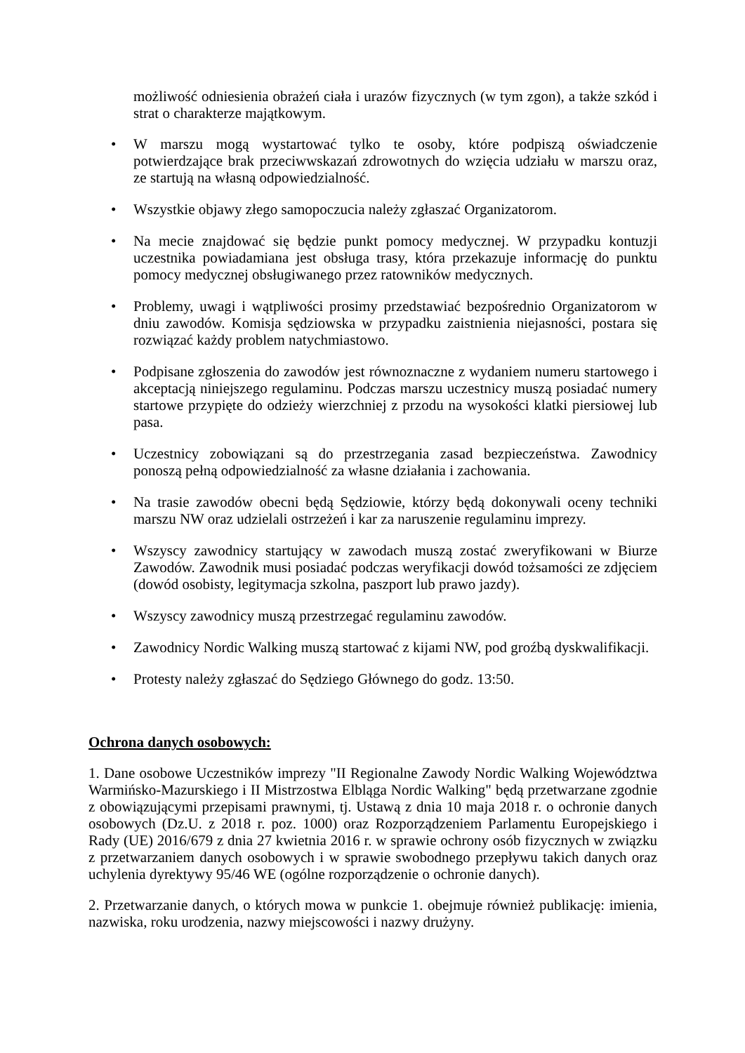możliwość odniesienia obrażeń ciała i urazów fizycznych (w tym zgon), a także szkód i strat o charakterze majątkowym.
• W marszu mogą wystartować tylko te osoby, które podpiszą oświadczenie potwierdzające brak przeciwwskazań zdrowotnych do wzięcia udziału w marszu oraz, ze startują na własną odpowiedzialność.
• Wszystkie objawy złego samopoczucia należy zgłaszać Organizatorom.
• Na mecie znajdować się będzie punkt pomocy medycznej. W przypadku kontuzji uczestnika powiadamiana jest obsługa trasy, która przekazuje informację do punktu pomocy medycznej obsługiwanego przez ratowników medycznych.
• Problemy, uwagi i wątpliwości prosimy przedstawiać bezpośrednio Organizatorom w dniu zawodów. Komisja sędziowska w przypadku zaistnienia niejasności, postara się rozwiązać każdy problem natychmiastowo.
• Podpisane zgłoszenia do zawodów jest równoznaczne z wydaniem numeru startowego i akceptacją niniejszego regulaminu. Podczas marszu uczestnicy muszą posiadać numery startowe przypięte do odzieży wierzchniej z przodu na wysokości klatki piersiowej lub pasa.
• Uczestnicy zobowiązani są do przestrzegania zasad bezpieczeństwa. Zawodnicy ponoszą pełną odpowiedzialność za własne działania i zachowania.
• Na trasie zawodów obecni będą Sędziowie, którzy będą dokonywali oceny techniki marszu NW oraz udzielali ostrzeżeń i kar za naruszenie regulaminu imprezy.
• Wszyscy zawodnicy startujący w zawodach muszą zostać zweryfikowani w Biurze Zawodów. Zawodnik musi posiadać podczas weryfikacji dowód tożsamości ze zdjęciem (dowód osobisty, legitymacja szkolna, paszport lub prawo jazdy).
• Wszyscy zawodnicy muszą przestrzegać regulaminu zawodów.
• Zawodnicy Nordic Walking muszą startować z kijami NW, pod groźbą dyskwalifikacji.
• Protesty należy zgłaszać do Sędziego Głównego do godz. 13:50.
Ochrona danych osobowych:
1. Dane osobowe Uczestników imprezy "II Regionalne Zawody Nordic Walking Województwa Warmińsko-Mazurskiego i II Mistrzostwa Elbląga Nordic Walking" będą przetwarzane zgodnie z obowiązującymi przepisami prawnymi, tj. Ustawą z dnia 10 maja 2018 r. o ochronie danych osobowych (Dz.U. z 2018 r. poz. 1000) oraz Rozporządzeniem Parlamentu Europejskiego i Rady (UE) 2016/679 z dnia 27 kwietnia 2016 r. w sprawie ochrony osób fizycznych w związku z przetwarzaniem danych osobowych i w sprawie swobodnego przepływu takich danych oraz uchylenia dyrektywy 95/46 WE (ogólne rozporządzenie o ochronie danych).
2. Przetwarzanie danych, o których mowa w punkcie 1. obejmuje również publikację: imienia, nazwiska, roku urodzenia, nazwy miejscowości i nazwy drużyny.